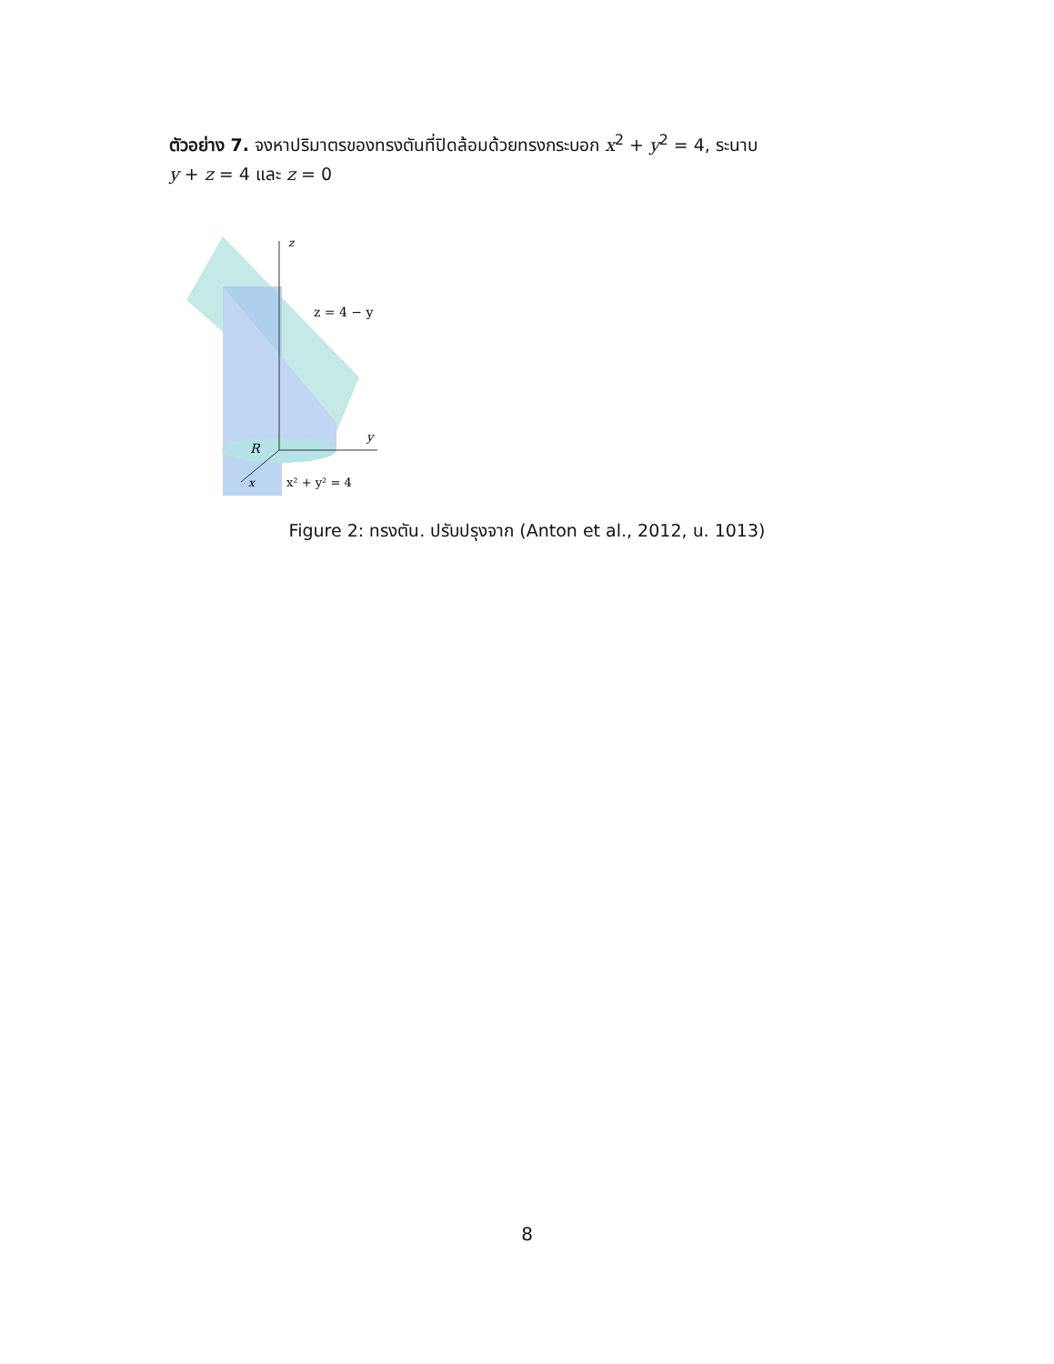ตัวอย่าง 7. จงหาปริมาตรของทรงตันที่ปิดล้อมด้วยทรงกระบอก x<sup>2</sup> + y<sup>2</sup> = 4, ระนาบ
y + z = 4 และ z = 0
z
z = 4 − y
y
R
x
x² + y² = 4
Figure 2: ทรงตัน. ปรับปรุงจาก (Anton et al., 2012, น. 1013)
8